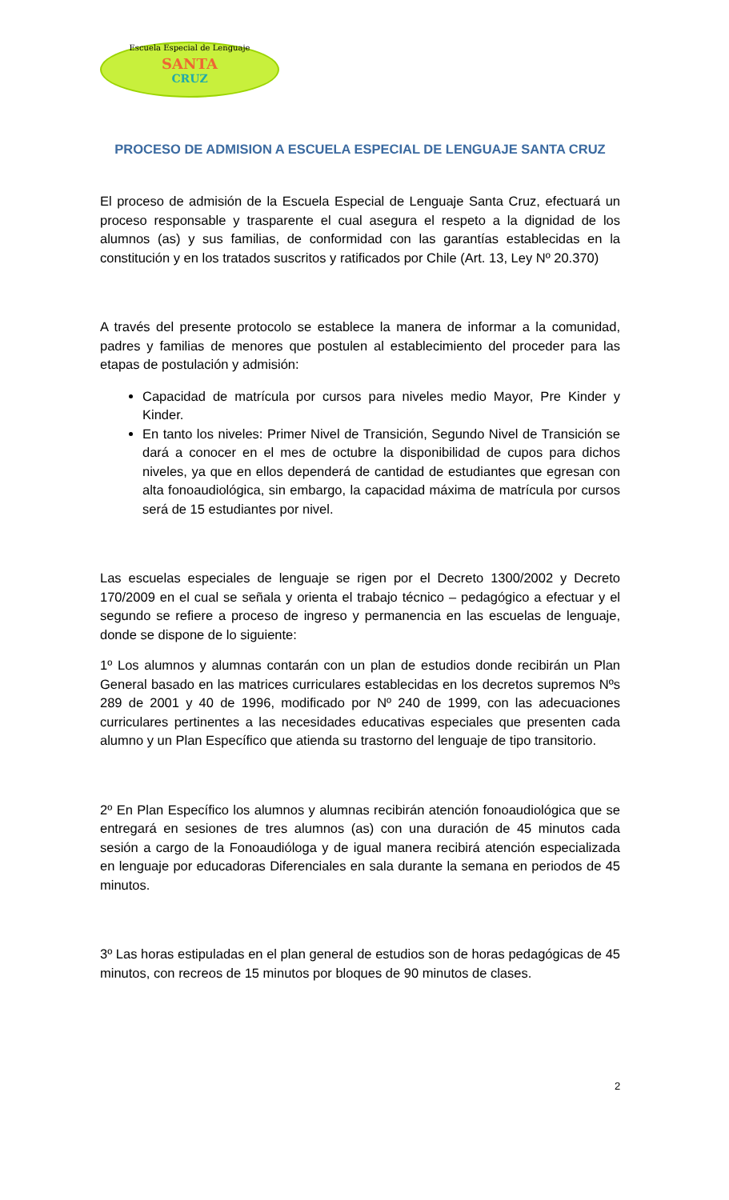Escuela Especial de Lenguaje
SANTA
CRUZ
PROCESO DE ADMISION A ESCUELA ESPECIAL DE LENGUAJE SANTA CRUZ
El proceso de admisión de la Escuela Especial de Lenguaje Santa Cruz, efectuará un proceso responsable y trasparente el cual asegura el respeto a la dignidad de los alumnos (as) y sus familias, de conformidad con las garantías establecidas en la constitución y en los tratados suscritos y ratificados por Chile (Art. 13, Ley Nº 20.370)
A través del presente protocolo se establece la manera de informar a la comunidad, padres y familias de menores que postulen al establecimiento del proceder para las etapas de postulación y admisión:
Capacidad de matrícula por cursos para niveles medio Mayor, Pre Kinder y Kinder.
En tanto los niveles: Primer Nivel de Transición, Segundo Nivel de Transición se dará a conocer en el mes de octubre la disponibilidad de cupos para dichos niveles, ya que en ellos dependerá de cantidad de estudiantes que egresan con alta fonoaudiológica, sin embargo, la capacidad máxima de matrícula por cursos será de 15 estudiantes por nivel.
Las escuelas especiales de lenguaje se rigen por el Decreto 1300/2002 y Decreto 170/2009 en el cual se señala y orienta el trabajo técnico – pedagógico a efectuar y el segundo se refiere a proceso de ingreso y permanencia en las escuelas de lenguaje, donde se dispone de lo siguiente:
1º Los alumnos y alumnas contarán con un plan de estudios donde recibirán un Plan General basado en las matrices curriculares establecidas en los decretos supremos Nºs 289 de 2001 y 40 de 1996, modificado por Nº 240 de 1999, con las adecuaciones curriculares pertinentes a las necesidades educativas especiales que presenten cada alumno y un Plan Específico que atienda su trastorno del lenguaje de tipo transitorio.
2º En Plan Específico los alumnos y alumnas recibirán atención fonoaudiológica que se entregará en sesiones de tres alumnos (as) con una duración de 45 minutos cada sesión a cargo de la Fonoaudióloga y de igual manera recibirá atención especializada en lenguaje por educadoras Diferenciales en sala durante la semana en periodos de 45 minutos.
3º Las horas estipuladas en el plan general de estudios son de horas pedagógicas de 45 minutos, con recreos de 15 minutos por bloques de 90 minutos de clases.
2